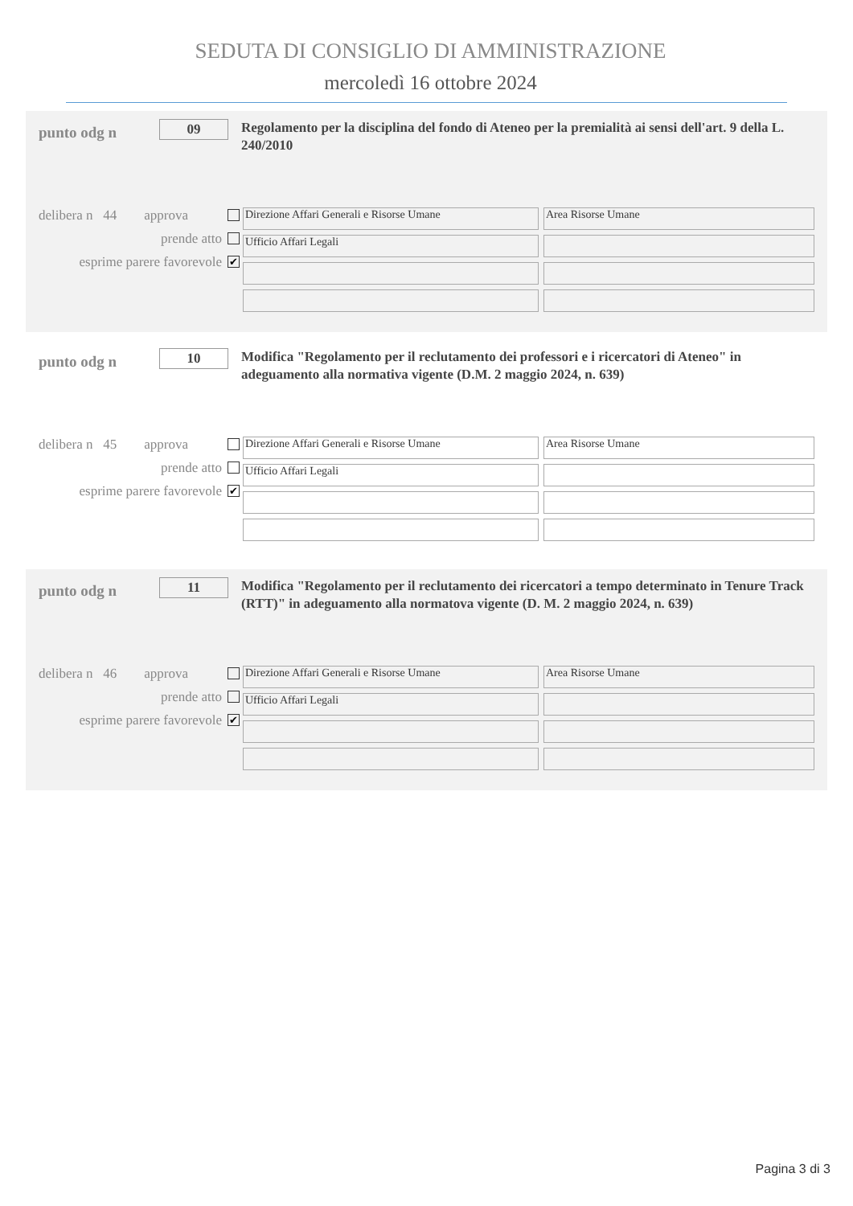SEDUTA DI CONSIGLIO DI AMMINISTRAZIONE
mercoledì 16 ottobre 2024
punto odg n
09
Regolamento per la disciplina del fondo di Ateneo per la premialità ai sensi dell'art. 9 della L. 240/2010
delibera n 44 approva
prende atto
esprime parere favorevole ✔
Direzione Affari Generali e Risorse Umane
Area Risorse Umane
Ufficio Affari Legali
punto odg n
10
Modifica "Regolamento per il reclutamento dei professori e i ricercatori di Ateneo" in adeguamento alla normativa vigente (D.M. 2 maggio 2024, n. 639)
delibera n 45 approva
prende atto
esprime parere favorevole ✔
Direzione Affari Generali e Risorse Umane
Area Risorse Umane
Ufficio Affari Legali
punto odg n
11
Modifica "Regolamento per il reclutamento dei ricercatori a tempo determinato in Tenure Track (RTT)" in adeguamento alla normatova vigente (D. M. 2 maggio 2024, n. 639)
delibera n 46 approva
prende atto
esprime parere favorevole ✔
Direzione Affari Generali e Risorse Umane
Area Risorse Umane
Ufficio Affari Legali
Pagina 3 di 3